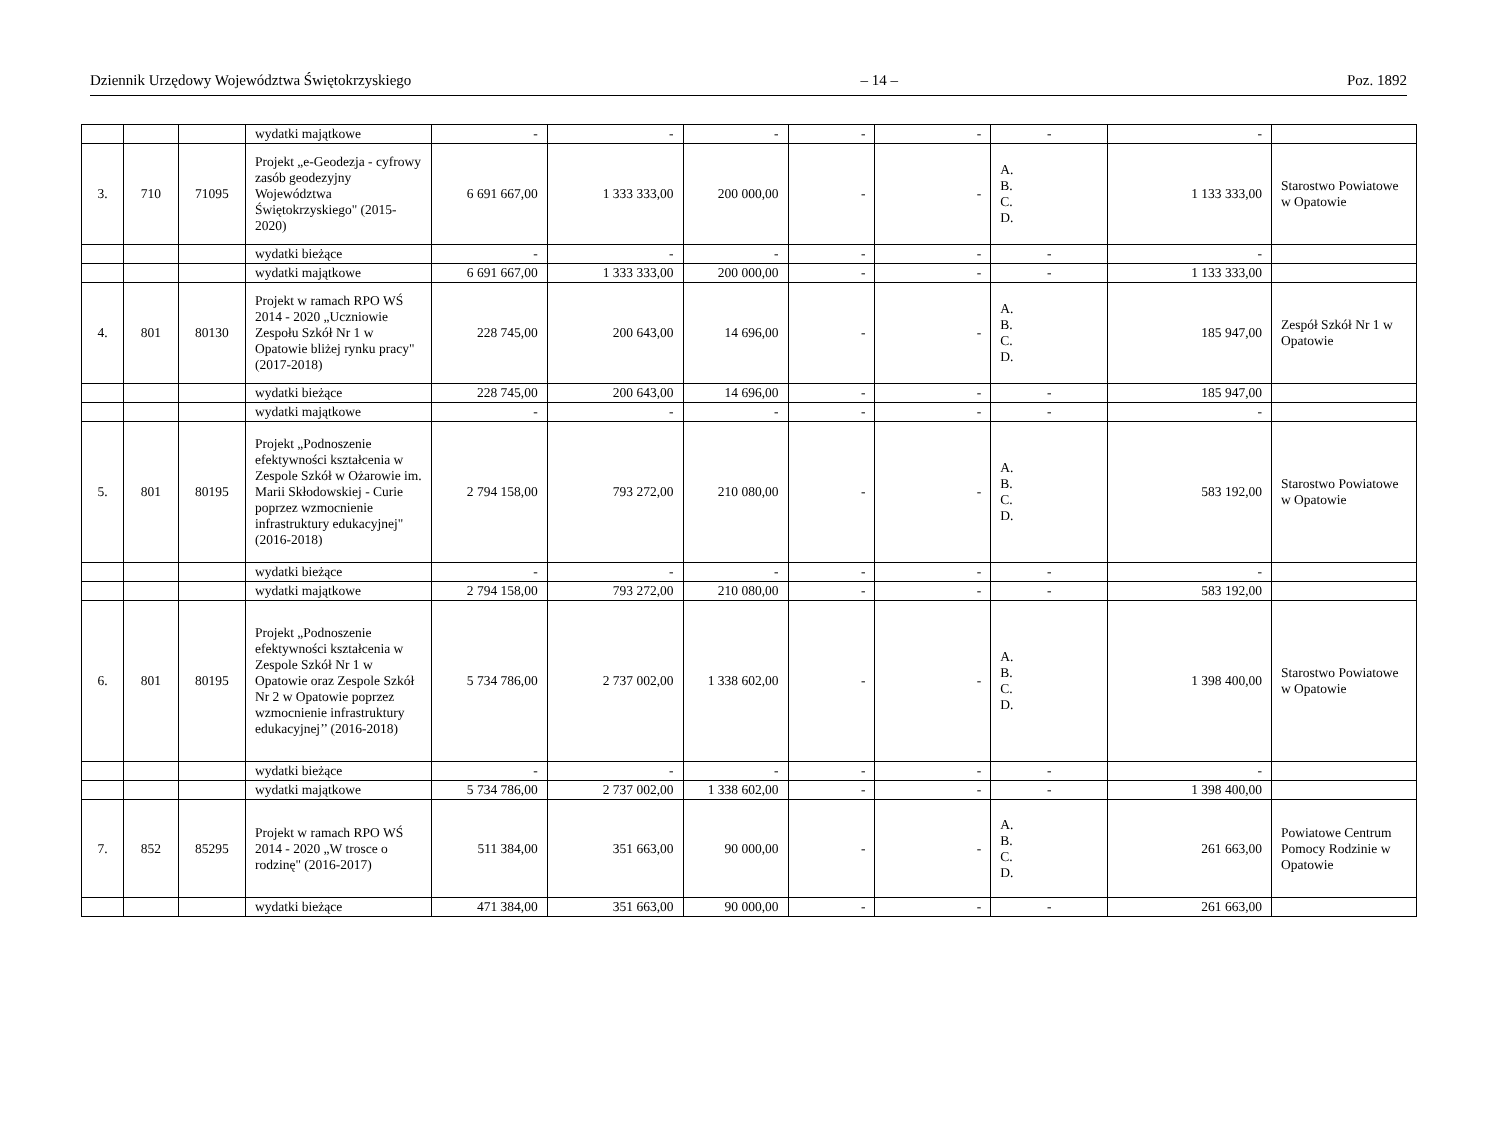Dziennik Urzędowy Województwa Świętokrzyskiego – 14 – Poz. 1892
| | | | wydatki majątkowe | - | - | - | - | - | - | - | |
| 3. | 710 | 71095 | Projekt „e-Geodezja - cyfrowy zasób geodezyjny Województwa Świętokrzyskiego" (2015-2020) | 6 691 667,00 | 1 333 333,00 | 200 000,00 | - | - | A. B. C. D. | 1 133 333,00 | Starostwo Powiatowe w Opatowie |
| | | | wydatki bieżące | - | - | - | - | - | - | - | |
| | | | wydatki majątkowe | 6 691 667,00 | 1 333 333,00 | 200 000,00 | - | - | - | 1 133 333,00 | |
| 4. | 801 | 80130 | Projekt w ramach RPO WŚ 2014 - 2020 „Uczniowie Zespołu Szkół Nr 1 w Opatowie bliżej rynku pracy" (2017-2018) | 228 745,00 | 200 643,00 | 14 696,00 | - | - | A. B. C. D. | 185 947,00 | Zespół Szkół Nr 1 w Opatowie |
| | | | wydatki bieżące | 228 745,00 | 200 643,00 | 14 696,00 | - | - | - | 185 947,00 | |
| | | | wydatki majątkowe | - | - | - | - | - | - | - | |
| 5. | 801 | 80195 | Projekt „Podnoszenie efektywności kształcenia w Zespole Szkół w Ożarowie im. Marii Skłodowskiej - Curie poprzez wzmocnienie infrastruktury edukacyjnej" (2016-2018) | 2 794 158,00 | 793 272,00 | 210 080,00 | - | - | A. B. C. D. | 583 192,00 | Starostwo Powiatowe w Opatowie |
| | | | wydatki bieżące | - | - | - | - | - | - | - | |
| | | | wydatki majątkowe | 2 794 158,00 | 793 272,00 | 210 080,00 | - | - | - | 583 192,00 | |
| 6. | 801 | 80195 | Projekt „Podnoszenie efektywności kształcenia w Zespole Szkół Nr 1 w Opatowie oraz Zespole Szkół Nr 2 w Opatowie poprzez wzmocnienie infrastruktury edukacyjnej’’ (2016-2018) | 5 734 786,00 | 2 737 002,00 | 1 338 602,00 | - | - | A. B. C. D. | 1 398 400,00 | Starostwo Powiatowe w Opatowie |
| | | | wydatki bieżące | - | - | - | - | - | - | - | |
| | | | wydatki majątkowe | 5 734 786,00 | 2 737 002,00 | 1 338 602,00 | - | - | - | 1 398 400,00 | |
| 7. | 852 | 85295 | Projekt w ramach RPO WŚ 2014 - 2020 „W trosce o rodzinę" (2016-2017) | 511 384,00 | 351 663,00 | 90 000,00 | - | - | A. B. C. D. | 261 663,00 | Powiatowe Centrum Pomocy Rodzinie w Opatowie |
| | | | wydatki bieżące | 471 384,00 | 351 663,00 | 90 000,00 | - | - | - | 261 663,00 | |